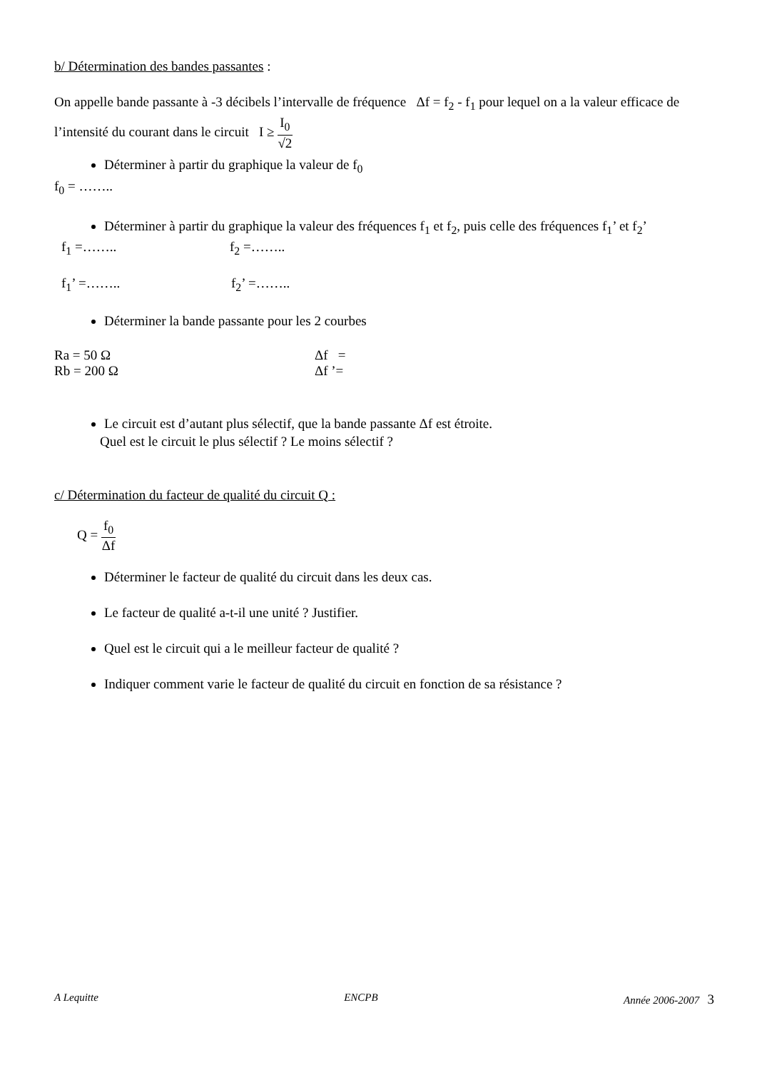b/ Détermination des bandes passantes :
On appelle bande passante à -3 décibels l’intervalle de fréquence Δf = f<sub>2</sub> - f<sub>1</sub> pour lequel on a la valeur efficace de l’intensité du courant dans le circuit I ≥ I<sub>0</sub> √2
Déterminer à partir du graphique la valeur de f<sub>0</sub>
f<sub>0</sub> = ……..
Déterminer à partir du graphique la valeur des fréquences f<sub>1</sub> et f<sub>2</sub>, puis celle des fréquences f<sub>1</sub>’ et f<sub>2</sub>’
f<sub>1</sub> =…….. f<sub>2</sub> =……..
f<sub>1</sub>’ =…….. f<sub>2</sub>’ =……..
Déterminer la bande passante pour les 2 courbes
Ra = 50 Ω Δf =
Rb = 200 Ω Δf ’=
Le circuit est d’autant plus sélectif, que la bande passante Δf est étroite.
Quel est le circuit le plus sélectif ? Le moins sélectif ?
c/ Détermination du facteur de qualité du circuit Q :
Q = f<sub>0</sub> Δf
Déterminer le facteur de qualité du circuit dans les deux cas.
Le facteur de qualité a-t-il une unité ? Justifier.
Quel est le circuit qui a le meilleur facteur de qualité ?
Indiquer comment varie le facteur de qualité du circuit en fonction de sa résistance ?
A Lequitte ENCPB Année 2006-2007 3